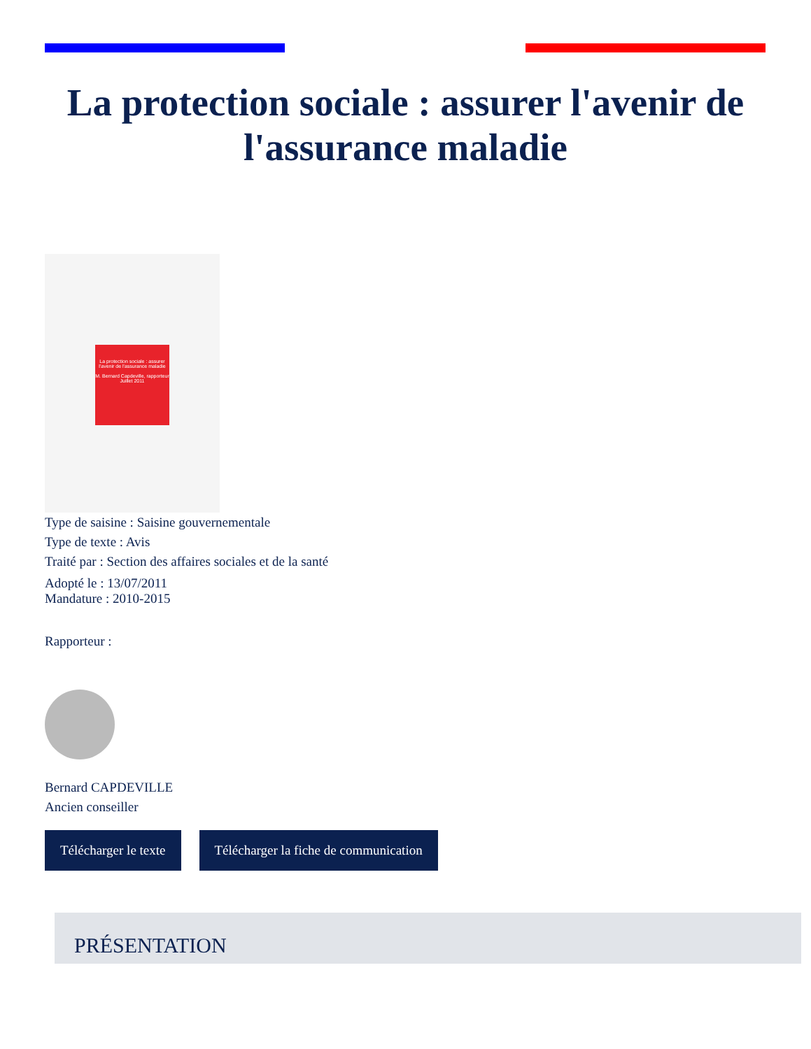La protection sociale : assurer l'avenir de l'assurance maladie
La protection sociale : assurer l'avenir de l'assurance maladie
M. Bernard Capdeville, rapporteur
Juillet 2011
Type de saisine : Saisine gouvernementale
Type de texte : Avis
Traité par : Section des affaires sociales et de la santé
Adopté le : 13/07/2011
Mandature : 2010-2015
Rapporteur :
Bernard CAPDEVILLE
Ancien conseiller
Télécharger le texte Télécharger la fiche de communication
PRÉSENTATION